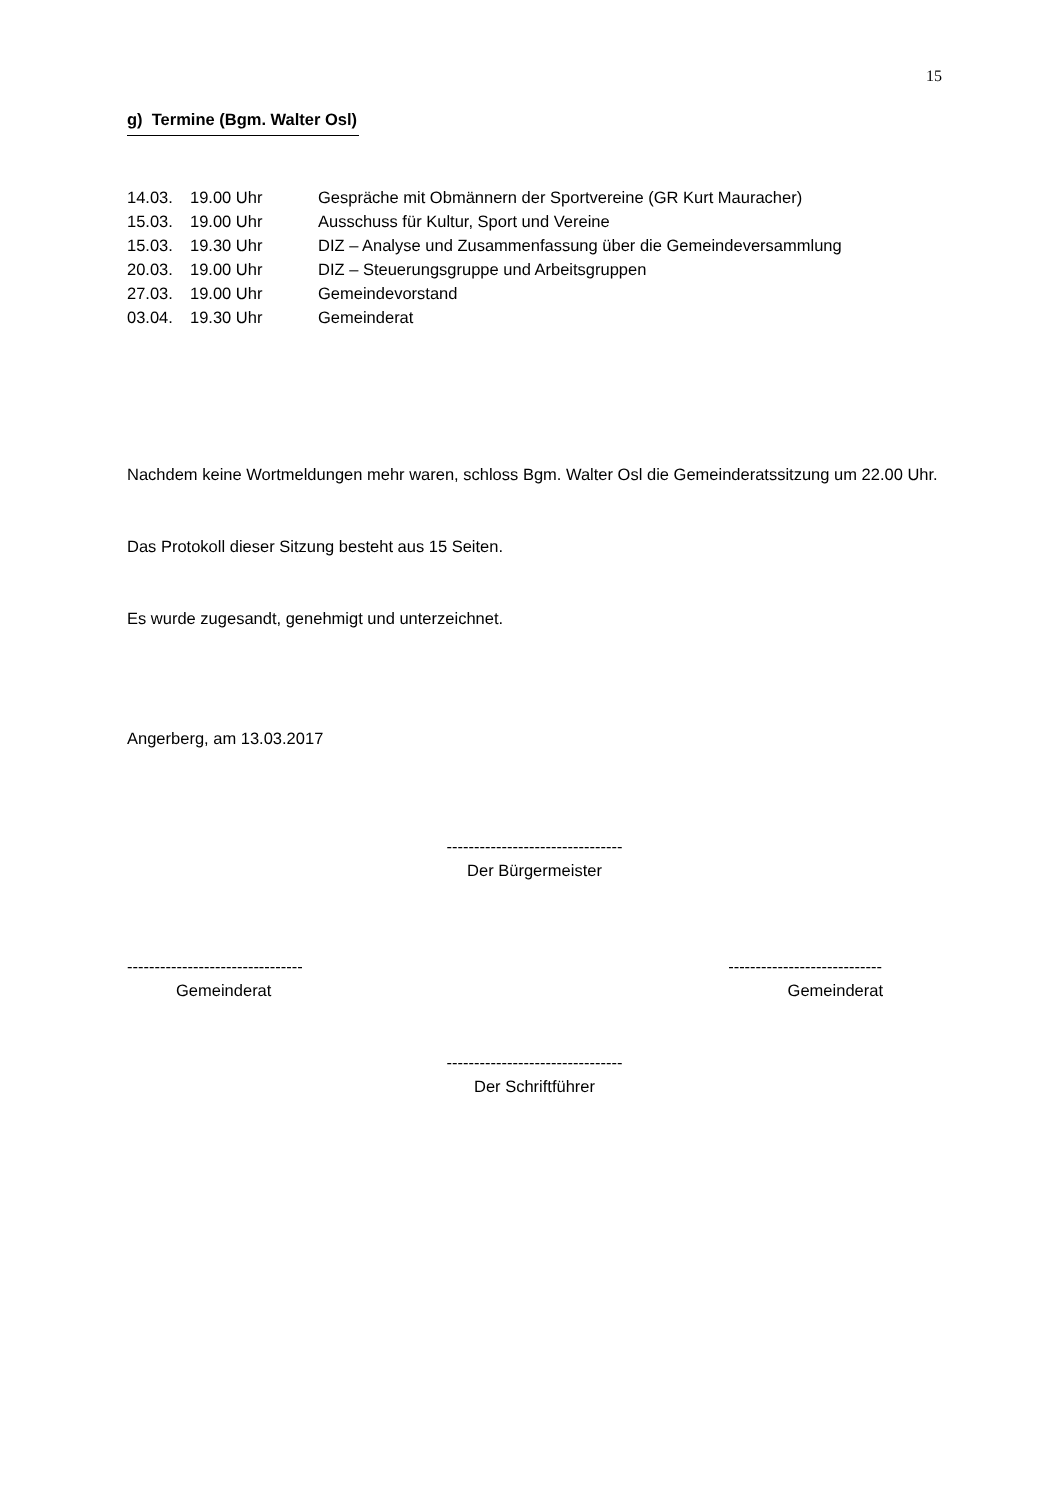15
g) Termine (Bgm. Walter Osl)
| 14.03. | 19.00 Uhr | Gespräche mit Obmännern der Sportvereine (GR Kurt Mauracher) |
| 15.03. | 19.00 Uhr | Ausschuss für Kultur, Sport und Vereine |
| 15.03. | 19.30 Uhr | DIZ – Analyse und Zusammenfassung über die Gemeindeversammlung |
| 20.03. | 19.00 Uhr | DIZ – Steuerungsgruppe und Arbeitsgruppen |
| 27.03. | 19.00 Uhr | Gemeindevorstand |
| 03.04. | 19.30 Uhr | Gemeinderat |
Nachdem keine Wortmeldungen mehr waren, schloss Bgm. Walter Osl die Gemeinderatssitzung um 22.00 Uhr.
Das Protokoll dieser Sitzung besteht aus 15 Seiten.
Es wurde zugesandt, genehmigt und unterzeichnet.
Angerberg, am 13.03.2017
--------------------------------
Der Bürgermeister
--------------------------------
----------------------------
Gemeinderat Gemeinderat
--------------------------------
Der Schriftführer